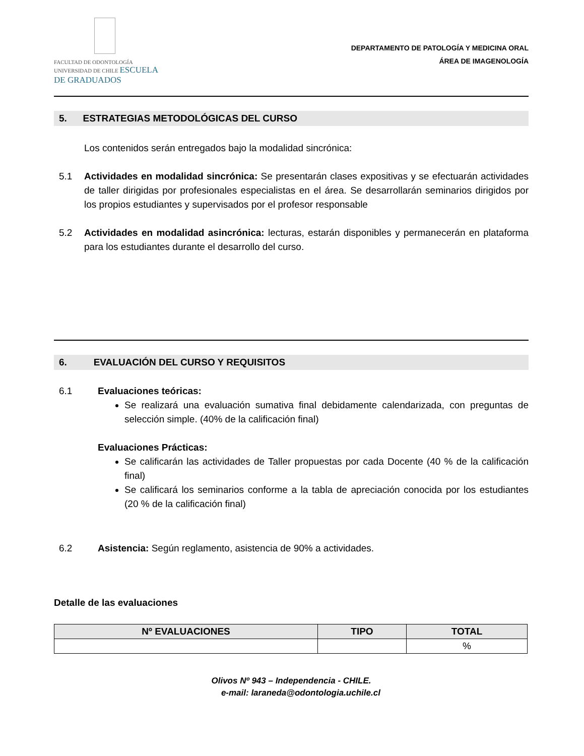FACULTAD DE ODONTOLOGÍA UNIVERSIDAD DE CHILE ESCUELA DE GRADUADOS
DEPARTAMENTO DE PATOLOGÍA Y MEDICINA ORAL
ÁREA DE IMAGENOLOGÍA
5. ESTRATEGIAS METODOLÓGICAS DEL CURSO
Los contenidos serán entregados bajo la modalidad sincrónica:
5.1 Actividades en modalidad sincrónica: Se presentarán clases expositivas y se efectuarán actividades de taller dirigidas por profesionales especialistas en el área. Se desarrollarán seminarios dirigidos por los propios estudiantes y supervisados por el profesor responsable
5.2 Actividades en modalidad asincrónica: lecturas, estarán disponibles y permanecerán en plataforma para los estudiantes durante el desarrollo del curso.
6. EVALUACIÓN DEL CURSO Y REQUISITOS
6.1 Evaluaciones teóricas:
Se realizará una evaluación sumativa final debidamente calendarizada, con preguntas de selección simple. (40% de la calificación final)
Evaluaciones Prácticas:
Se calificarán las actividades de Taller propuestas por cada Docente (40 % de la calificación final)
Se calificará los seminarios conforme a la tabla de apreciación conocida por los estudiantes (20 % de la calificación final)
6.2 Asistencia: Según reglamento, asistencia de 90% a actividades.
Detalle de las evaluaciones
| Nº EVALUACIONES | TIPO | TOTAL |
| --- | --- | --- |
| | | % |
Olivos Nº 943 – Independencia - CHILE.
e-mail: laraneda@odontologia.uchile.cl